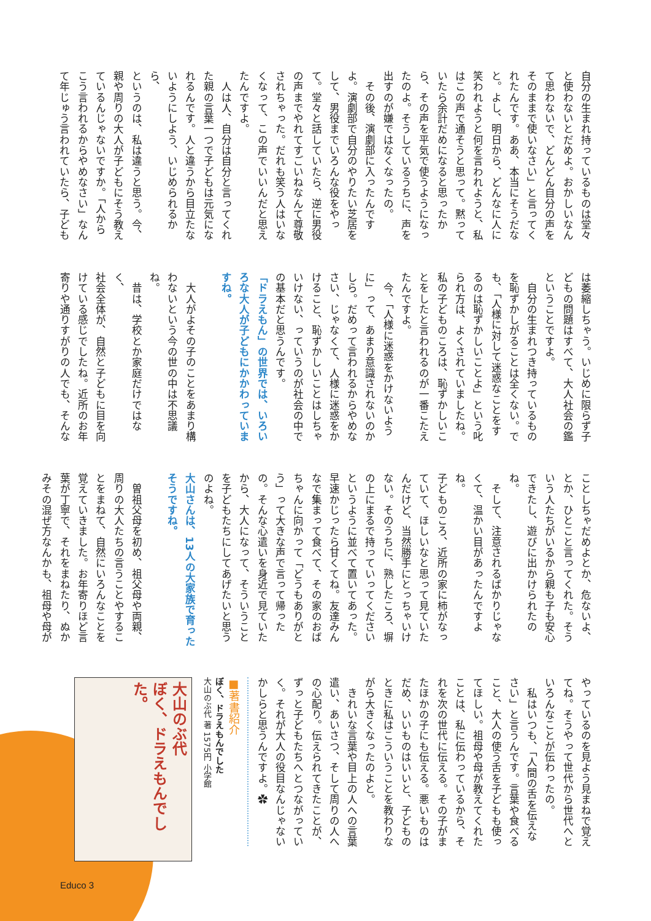自分の生まれ持っているものは堂々
と使わないとだめよ。おかしいなん
て思わないで、どんどん自分の声を
そのままで使いなさい」と言ってく
れたんです。ああ、本当にそうだな
と。よし、明日から、どんなに人に
笑われようと何を言われようと、私
はこの声で通そうと思って。黙って
いたら余計だめになると思ったか
ら、その声を平気で使うようになっ
たのよ。そうしているうちに、声を
出すのが嫌ではなくなったの。
　その後、演劇部に入ったんです
よ。演劇部で自分のやりたい芝居を
して、男役までいろんな役をやっ
て。堂々と話していたら、逆に男役
の声までやれてすごいねなんて尊敬
されちゃった。だれも笑う人はいな
くなって、この声でいいんだと思え
たんですよ。
　人は人、自分は自分と言ってくれ
た親の言葉一つで子どもは元気にな
れるんです。人と違うから目立たな
いようにしよう、いじめられるから、
というのは、私は違うと思う。今、
親や周りの大人が子どもにそう教え
ているんじゃないですか。「人から
こう言われるからやめなさい」なん
て年じゅう言われていたら、子ども
は萎縮しちゃう。いじめに限らず子
どもの問題はすべて、大人社会の鑑
ということですよ。
　自分の生まれつき持っているもの
を恥ずかしがることは全くない。で
も、「人様に対して迷惑なことをす
るのは恥ずかしいことよ」という叱
られ方は、よくされていましたね。
私の子どものころは、恥ずかしいこ
とをしたと言われるのが一番こたえ
たんですよ。
　今、「人様に迷惑をかけないよう
に」って、あまり意識されないのか
しら。だめって言われるからやめな
さい、じゃなくて、人様に迷惑をか
けること、恥ずかしいことはしちゃ
いけない、っていうのが社会の中で
の基本だと思うんです。
「ドラえもん」の世界では、いろい
ろな大人が子どもにかかわっていま
すね。
　大人がよその子のことをあまり構
わないという今の世の中は不思議
ね。
　昔は、学校とか家庭だけではなく、
社会全体が、自然と子どもに目を向
けている感じでしたね。近所のお年
寄りや通りすがりの人でも、そんな
ことしちゃだめよとか、危ないよ、
とか、ひとこと言ってくれた。そう
いう人たちがいるから親も子も安心
できたし、遊びに出かけられたのね。
　そして、注意されるばかりじゃな
くて、温かい目があったんですよね。
子どものころ、近所の家に柿がなっ
ていて、ほしいなと思って見ていた
んだけど、当然勝手にとっちゃいけ
ない。そのうちに、熟したころ、塀
の上にまるで持っていってください
というように並べて置いてあった。
早速かじったら甘くてね。友達みん
なで集まって食べて、その家のおば
ちゃんに向かって「どうもありがと
う」って大きな声で言って帰った
の。そんな心遣いを身近で見ていた
から、大人になって、そういうこと
を子どもたちにしてあげたいと思う
のよね。
大山さんは、13人の大家族で育った
そうですね。
　曽祖父母を初め、祖父母や両親、
周りの大人たちの言うことやするこ
とをまねて、自然にいろんなことを
覚えていきました。お年寄りほど言
葉が丁寧で、それをまねたり、ぬか
みその混ぜ方なんかも、祖母や母が
やっているのを見よう見まねで覚え
てね。そうやって世代から世代へと
いろんなことが伝わったの。
　私はいつも、「人間の舌を伝えな
さい」と言うんです。言葉や食べる
こと、大人の使う舌を子どもも使っ
てほしい。祖母や母が教えてくれた
ことは、私に伝わっているから、そ
れを次の世代に伝える。その子がま
たほかの子にも伝える。悪いものは
だめ、いいものはいいと、子どもの
ときに私はこういうことを教わりな
がら大きくなったのよと。
　きれいな言葉や目上の人への言葉
遣い、あいさつ、そして周りの人へ
の心配り。伝えられてきたことが、
ずっと子どもたちへとつながってい
く。それが大人の役目なんじゃない
かしらと思うんですよ。✿
■著書紹介
ぼく、ドラえもんでした
大山のぶ代 著 1575円 小学館
大山のぶ代
ぼく、ドラえもんでした。
Educo 3